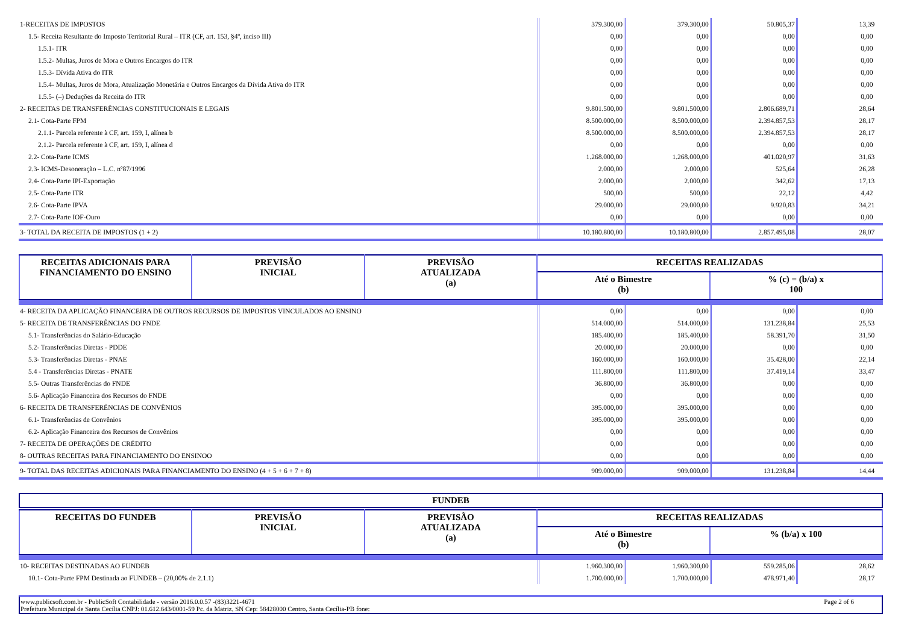| 1-RECEITAS DE IMPOSTOS | 379.300,00 | 379.300,00 | 50.805,37 | 13,39 |
| 1.5- Receita Resultante do Imposto Territorial Rural – ITR (CF, art. 153, §4º, inciso III) | 0,00 | 0,00 | 0,00 | 0,00 |
| 1.5.1- ITR | 0,00 | 0,00 | 0,00 | 0,00 |
| 1.5.2- Multas, Juros de Mora e Outros Encargos do ITR | 0,00 | 0,00 | 0,00 | 0,00 |
| 1.5.3- Dívida Ativa do ITR | 0,00 | 0,00 | 0,00 | 0,00 |
| 1.5.4- Multas, Juros de Mora, Atualização Monetária e Outros Encargos da Dívida Ativa do ITR | 0,00 | 0,00 | 0,00 | 0,00 |
| 1.5.5- (–) Deduções da Receita do ITR | 0,00 | 0,00 | 0,00 | 0,00 |
| 2- RECEITAS DE TRANSFERÊNCIAS CONSTITUCIONAIS E LEGAIS | 9.801.500,00 | 9.801.500,00 | 2.806.689,71 | 28,64 |
| 2.1- Cota-Parte FPM | 8.500.000,00 | 8.500.000,00 | 2.394.857,53 | 28,17 |
| 2.1.1- Parcela referente à CF, art. 159, I, alínea b | 8.500.000,00 | 8.500.000,00 | 2.394.857,53 | 28,17 |
| 2.1.2- Parcela referente à CF, art. 159, I, alínea d | 0,00 | 0,00 | 0,00 | 0,00 |
| 2.2- Cota-Parte ICMS | 1.268.000,00 | 1.268.000,00 | 401.020,97 | 31,63 |
| 2.3- ICMS-Desoneração – L.C. nº87/1996 | 2.000,00 | 2.000,00 | 525,64 | 26,28 |
| 2.4- Cota-Parte IPI-Exportação | 2.000,00 | 2.000,00 | 342,62 | 17,13 |
| 2.5- Cota-Parte ITR | 500,00 | 500,00 | 22,12 | 4,42 |
| 2.6- Cota-Parte IPVA | 29.000,00 | 29.000,00 | 9.920,83 | 34,21 |
| 2.7- Cota-Parte IOF-Ouro | 0,00 | 0,00 | 0,00 | 0,00 |
| 3- TOTAL DA RECEITA DE IMPOSTOS (1 + 2) | 10.180.800,00 | 10.180.800,00 | 2.857.495,08 | 28,07 |
| RECEITAS ADICIONAIS PARA FINANCIAMENTO DO ENSINO | PREVISÃO INICIAL | PREVISÃO ATUALIZADA (a) | RECEITAS REALIZADAS | |
| --- | --- | --- | --- | --- |
| | | | Até o Bimestre (b) | % (c) = (b/a) x 100 |
| 4- RECEITA DA APLICAÇÃO FINANCEIRA DE OUTROS RECURSOS DE IMPOSTOS VINCULADOS AO ENSINO | 0,00 | 0,00 | 0,00 | 0,00 |
| 5- RECEITA DE TRANSFERÊNCIAS DO FNDE | 514.000,00 | 514.000,00 | 131.238,84 | 25,53 |
| 5.1- Transferências do Salário-Educação | 185.400,00 | 185.400,00 | 58.391,70 | 31,50 |
| 5.2- Transferências Diretas - PDDE | 20.000,00 | 20.000,00 | 0,00 | 0,00 |
| 5.3- Transferências Diretas - PNAE | 160.000,00 | 160.000,00 | 35.428,00 | 22,14 |
| 5.4 - Transferências Diretas - PNATE | 111.800,00 | 111.800,00 | 37.419,14 | 33,47 |
| 5.5- Outras Transferências do FNDE | 36.800,00 | 36.800,00 | 0,00 | 0,00 |
| 5.6- Aplicação Financeira dos Recursos do FNDE | 0,00 | 0,00 | 0,00 | 0,00 |
| 6- RECEITA DE TRANSFERÊNCIAS DE CONVÊNIOS | 395.000,00 | 395.000,00 | 0,00 | 0,00 |
| 6.1- Transferências de Convênios | 395.000,00 | 395.000,00 | 0,00 | 0,00 |
| 6.2- Aplicação Financeira dos Recursos de Convênios | 0,00 | 0,00 | 0,00 | 0,00 |
| 7- RECEITA DE OPERAÇÕES DE CRÉDITO | 0,00 | 0,00 | 0,00 | 0,00 |
| 8- OUTRAS RECEITAS PARA FINANCIAMENTO DO ENSINOO | 0,00 | 0,00 | 0,00 | 0,00 |
| 9- TOTAL DAS RECEITAS ADICIONAIS PARA FINANCIAMENTO DO ENSINO (4 + 5 + 6 + 7 + 8) | 909.000,00 | 909.000,00 | 131.238,84 | 14,44 |
FUNDEB
| RECEITAS DO FUNDEB | PREVISÃO INICIAL | PREVISÃO ATUALIZADA (a) | RECEITAS REALIZADAS | |
| --- | --- | --- | --- | --- |
| | | | Até o Bimestre (b) | % (b/a) x 100 |
| 10- RECEITAS DESTINADAS AO FUNDEB | 1.960.300,00 | 1.960.300,00 | 559.285,06 | 28,62 |
| 10.1- Cota-Parte FPM Destinada ao FUNDEB – (20,00% de 2.1.1) | 1.700.000,00 | 1.700.000,00 | 478.971,40 | 28,17 |
www.publicsoft.com.br - PublicSoft Contabilidade - versão 2016.0.0.57 -(83)3221-4671 Page 2 of 6 Prefeitura Municipal de Santa Cecília CNPJ: 01.612.643/0001-59 Pc. da Matriz, SN Cep: 58428000 Centro, Santa Cecília-PB fone: